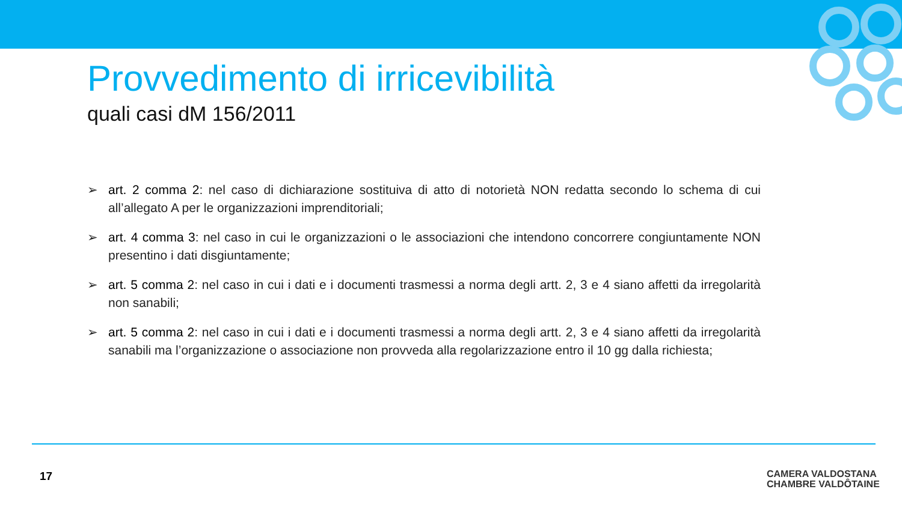Provvedimento di irricevibilità
quali casi dM 156/2011
➢ art. 2 comma 2: nel caso di dichiarazione sostituiva di atto di notorietà NON redatta secondo lo schema di cui all’allegato A per le organizzazioni imprenditoriali;
➢ art. 4 comma 3: nel caso in cui le organizzazioni o le associazioni che intendono concorrere congiuntamente NON presentino i dati disgiuntamente;
➢ art. 5 comma 2: nel caso in cui i dati e i documenti trasmessi a norma degli artt. 2, 3 e 4 siano affetti da irregolarità non sanabili;
➢ art. 5 comma 2: nel caso in cui i dati e i documenti trasmessi a norma degli artt. 2, 3 e 4 siano affetti da irregolarità sanabili ma l’organizzazione o associazione non provveda alla regolarizzazione entro il 10 gg dalla richiesta;
17
CAMERA VALDOSTANA
CHAMBRE VALDÔTAINE